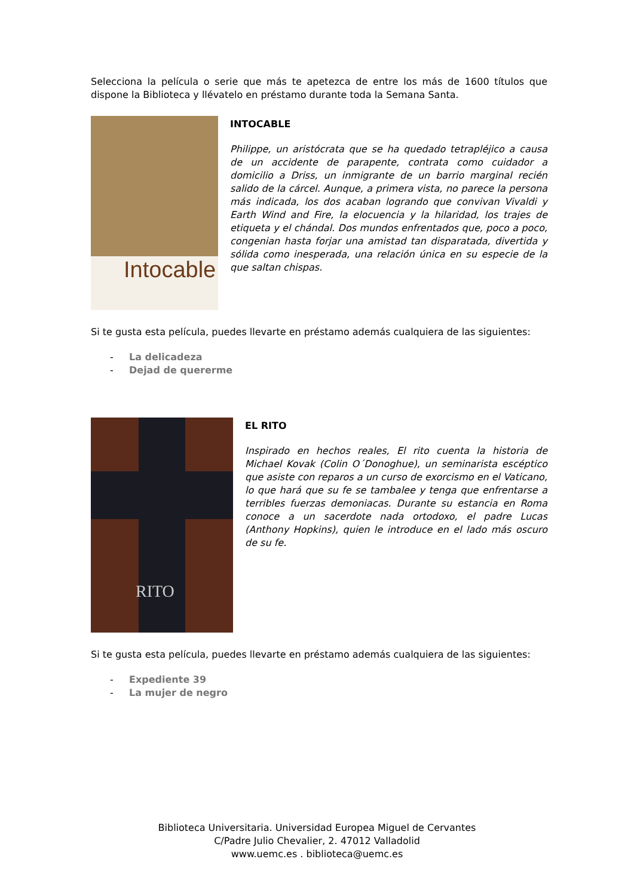Selecciona la película o serie que más te apetezca de entre los más de 1600 títulos que dispone la Biblioteca y llévatelo en préstamo durante toda la Semana Santa.
Intocable
INTOCABLE
Philippe, un aristócrata que se ha quedado tetrapléjico a causa de un accidente de parapente, contrata como cuidador a domicilio a Driss, un inmigrante de un barrio marginal recién salido de la cárcel. Aunque, a primera vista, no parece la persona más indicada, los dos acaban logrando que convivan Vivaldi y Earth Wind and Fire, la elocuencia y la hilaridad, los trajes de etiqueta y el chándal. Dos mundos enfrentados que, poco a poco, congenian hasta forjar una amistad tan disparatada, divertida y sólida como inesperada, una relación única en su especie de la que saltan chispas.
Si te gusta esta película, puedes llevarte en préstamo además cualquiera de las siguientes:
- La delicadeza
- Dejad de quererme
RITO
EL RITO
Inspirado en hechos reales, El rito cuenta la historia de Michael Kovak (Colin O´Donoghue), un seminarista escéptico que asiste con reparos a un curso de exorcismo en el Vaticano, lo que hará que su fe se tambalee y tenga que enfrentarse a terribles fuerzas demoniacas. Durante su estancia en Roma conoce a un sacerdote nada ortodoxo, el padre Lucas (Anthony Hopkins), quien le introduce en el lado más oscuro de su fe.
Si te gusta esta película, puedes llevarte en préstamo además cualquiera de las siguientes:
- Expediente 39
- La mujer de negro
Biblioteca Universitaria. Universidad Europea Miguel de Cervantes
C/Padre Julio Chevalier, 2. 47012 Valladolid
www.uemc.es . biblioteca@uemc.es